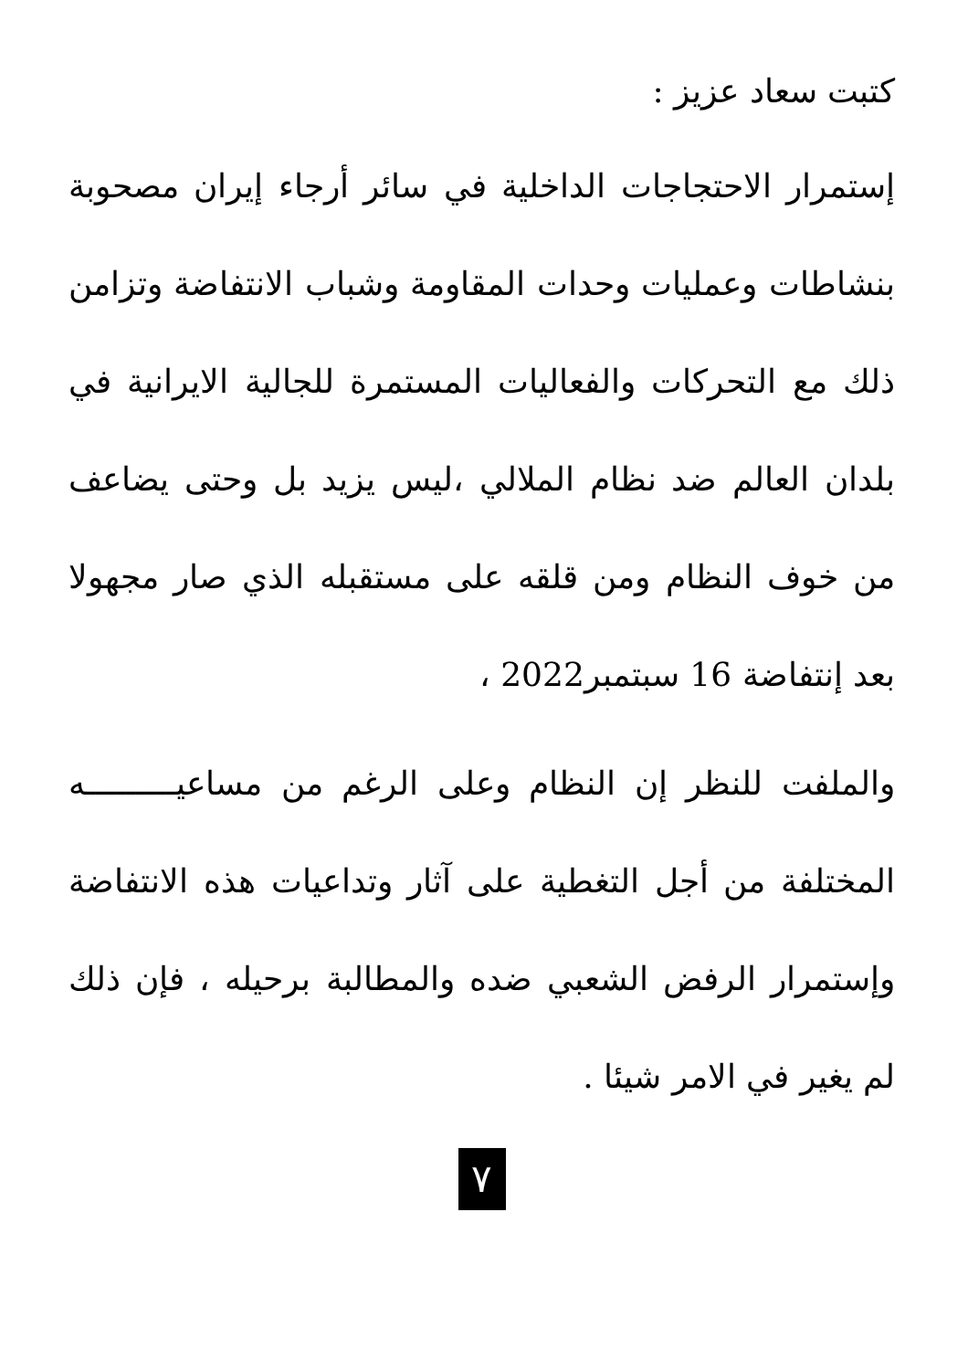كتبت سعاد عزيز :
إستمرار الاحتجاجات الداخلية في سائر أرجاء إيران مصحوبة بنشاطات وعمليات وحدات المقاومة وشباب الانتفاضة وتزامن ذلك مع التحركات والفعاليات المستمرة للجالية الايرانية في بلدان العالم ضد نظام الملالي ،ليس يزيد بل وحتى يضاعف من خوف النظام ومن قلقه على مستقبله الذي صار مجهولا بعد إنتفاضة 16 سبتمبر2022 ،
والملفت للنظر إن النظام وعلى الرغم من مساعيـــــــــه المختلفة من أجل التغطية على آثار وتداعيات هذه الانتفاضة وإستمرار الرفض الشعبي ضده والمطالبة برحيله ، فإن ذلك لم يغير في الامر شيئا .
٧